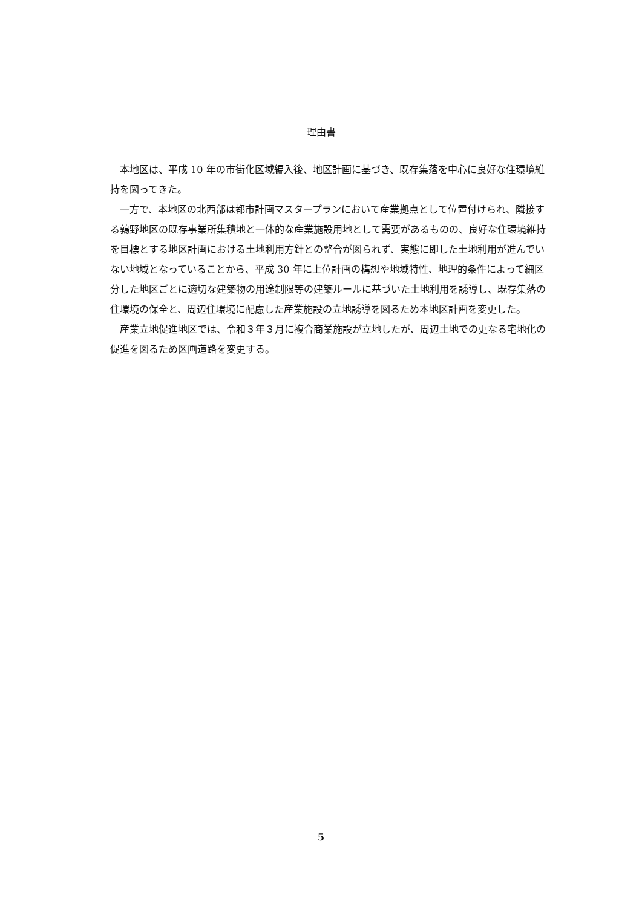理由書
本地区は、平成 10 年の市街化区域編入後、地区計画に基づき、既存集落を中心に良好な住環境維持を図ってきた。
一方で、本地区の北西部は都市計画マスタープランにおいて産業拠点として位置付けられ、隣接する鶉野地区の既存事業所集積地と一体的な産業施設用地として需要があるものの、良好な住環境維持を目標とする地区計画における土地利用方針との整合が図られず、実態に即した土地利用が進んでいない地域となっていることから、平成 30 年に上位計画の構想や地域特性、地理的条件によって細区分した地区ごとに適切な建築物の用途制限等の建築ルールに基づいた土地利用を誘導し、既存集落の住環境の保全と、周辺住環境に配慮した産業施設の立地誘導を図るため本地区計画を変更した。
産業立地促進地区では、令和３年３月に複合商業施設が立地したが、周辺土地での更なる宅地化の促進を図るため区画道路を変更する。
5